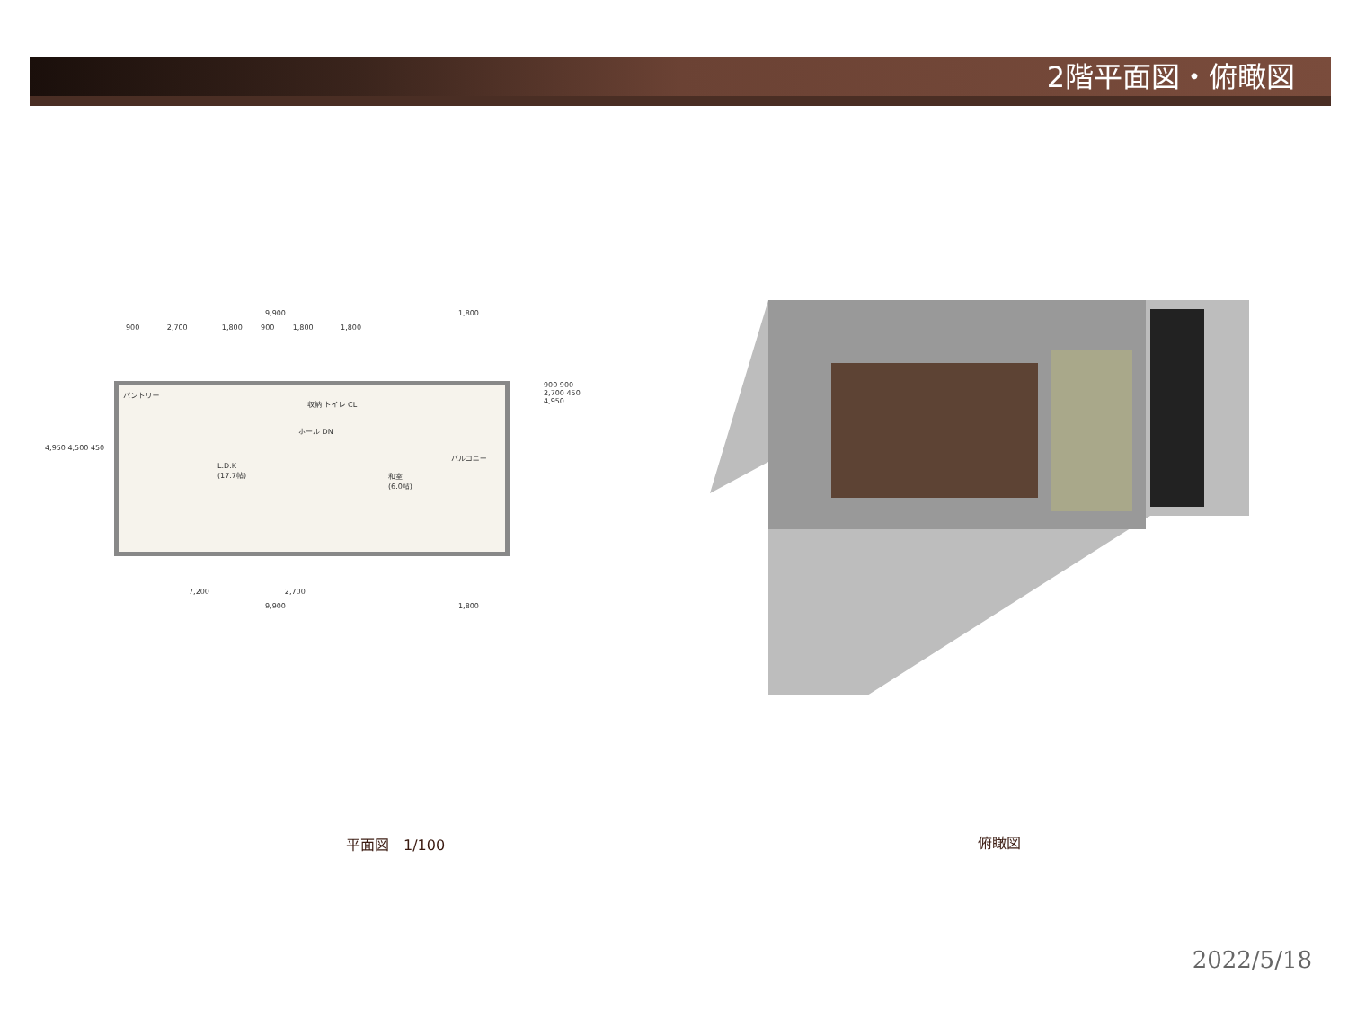2階平面図・俯瞰図
9,900 1,800
900 2,700 1,800 900 1,800 1,800
パントリー
収納 トイレ CL
ホール DN
L.D.K
(17.7帖)
和室
(6.0帖)
バルコニー
4,950 4,500 450
900 900 2,700 450 4,950
7,200 2,700
9,900 1,800
平面図　1/100 俯瞰図
2022/5/18